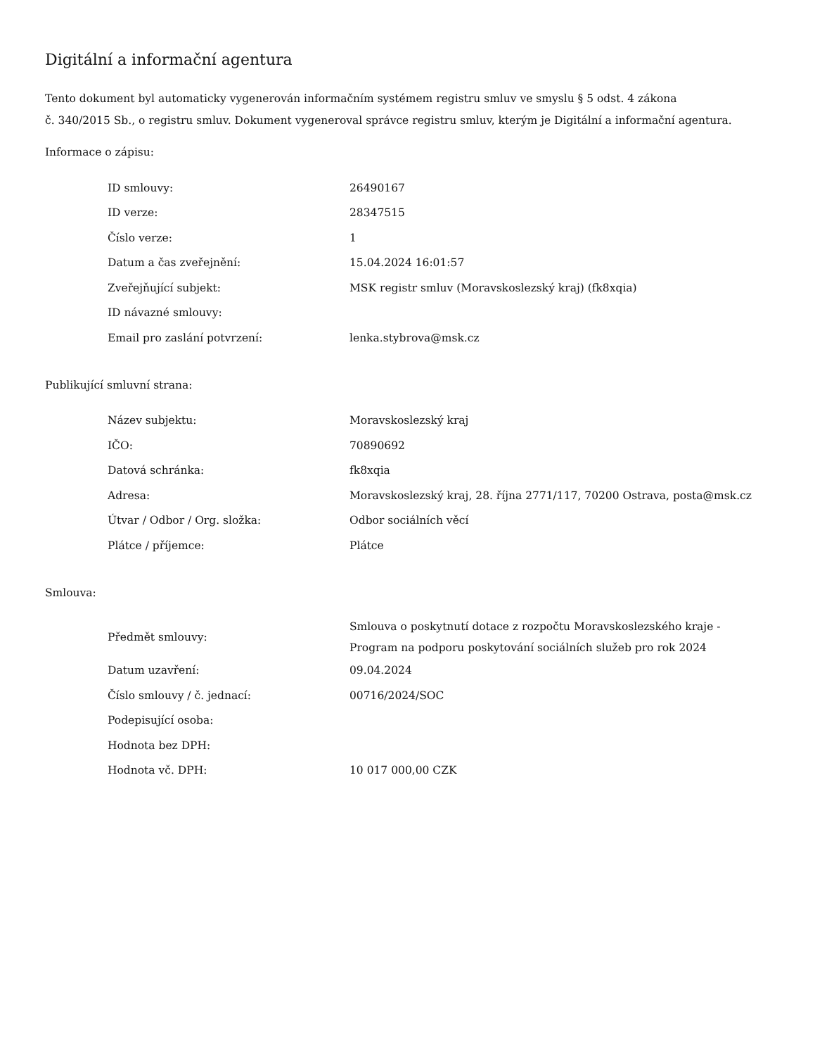Digitální a informační agentura
Tento dokument byl automaticky vygenerován informačním systémem registru smluv ve smyslu § 5 odst. 4 zákona
č. 340/2015 Sb., o registru smluv. Dokument vygeneroval správce registru smluv, kterým je Digitální a informační agentura.
Informace o zápisu:
| ID smlouvy: | 26490167 |
| ID verze: | 28347515 |
| Číslo verze: | 1 |
| Datum a čas zveřejnění: | 15.04.2024 16:01:57 |
| Zveřejňující subjekt: | MSK registr smluv (Moravskoslezský kraj) (fk8xqia) |
| ID návazné smlouvy: | |
| Email pro zaslání potvrzení: | lenka.stybrova@msk.cz |
Publikující smluvní strana:
| Název subjektu: | Moravskoslezský kraj |
| IČO: | 70890692 |
| Datová schránka: | fk8xqia |
| Adresa: | Moravskoslezský kraj, 28. října 2771/117, 70200 Ostrava, posta@msk.cz |
| Útvar / Odbor / Org. složka: | Odbor sociálních věcí |
| Plátce / příjemce: | Plátce |
Smlouva:
| Předmět smlouvy: | Smlouva o poskytnutí dotace z rozpočtu Moravskoslezského kraje - Program na podporu poskytování sociálních služeb pro rok 2024 |
| Datum uzavření: | 09.04.2024 |
| Číslo smlouvy / č. jednací: | 00716/2024/SOC |
| Podepisující osoba: | |
| Hodnota bez DPH: | |
| Hodnota vč. DPH: | 10 017 000,00 CZK |